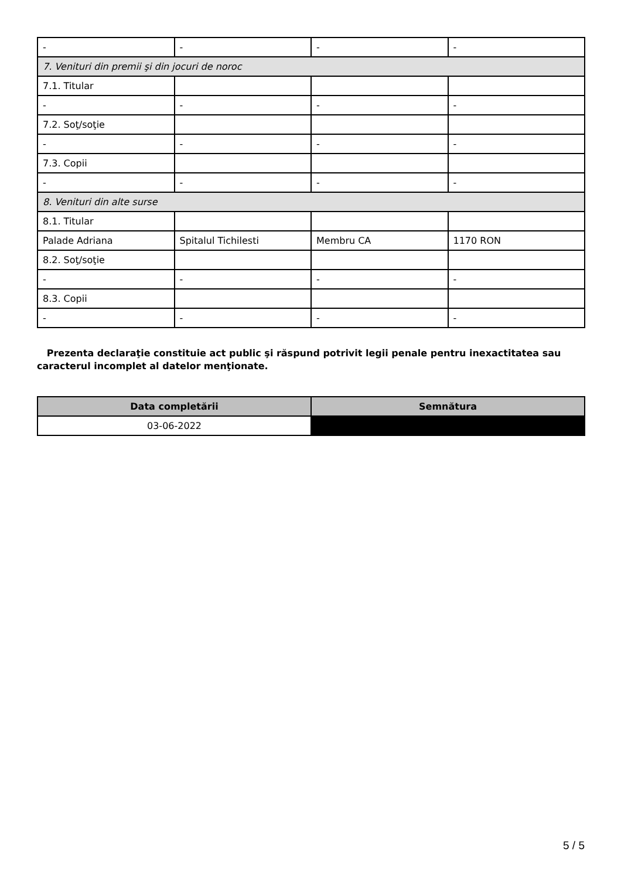| - | - | - | - |
| 7. Venituri din premii şi din jocuri de noroc | | | |
| 7.1. Titular | | | |
| - | - | - | - |
| 7.2. Soţ/soţie | | | |
| - | - | - | - |
| 7.3. Copii | | | |
| - | - | - | - |
| 8. Venituri din alte surse | | | |
| 8.1. Titular | | | |
| Palade Adriana | Spitalul Tichilesti | Membru CA | 1170 RON |
| 8.2. Soţ/soţie | | | |
| - | - | - | - |
| 8.3. Copii | | | |
| - | - | - | - |
Prezenta declaraţie constituie act public şi răspund potrivit legii penale pentru inexactitatea sau caracterul incomplet al datelor menţionate.
| Data completării | Semnătura |
| --- | --- |
| 03-06-2022 | |
5 / 5